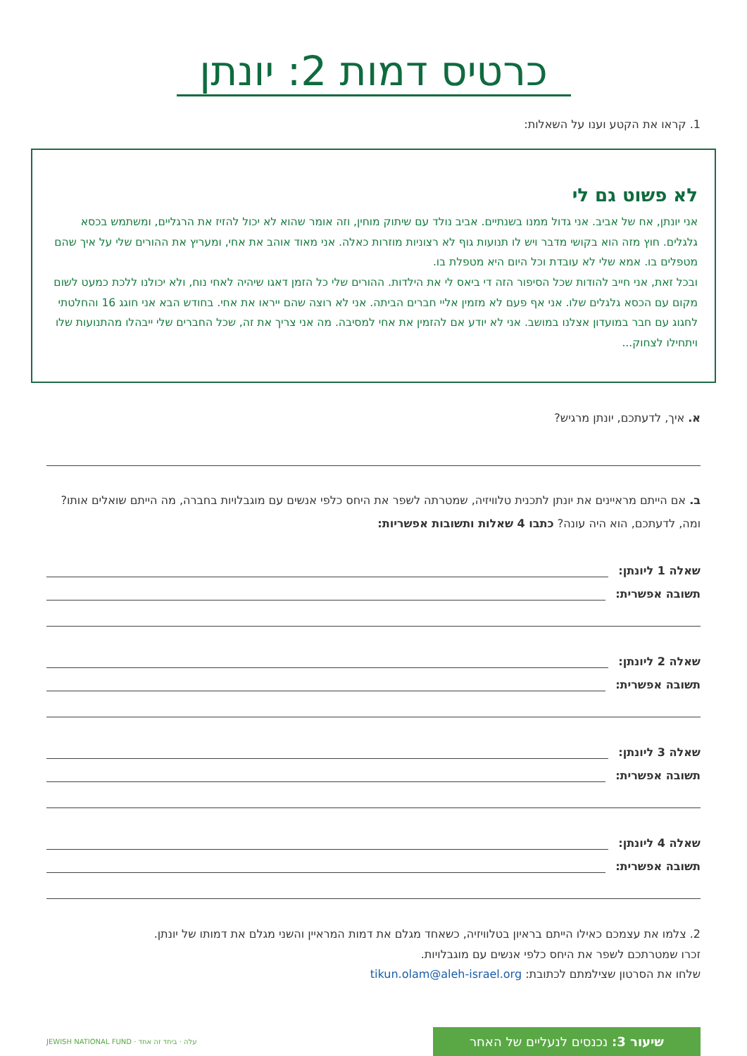כרטיס דמות 2: יונתן
1. קראו את הקטע וענו על השאלות:
לא פשוט גם לי
אני יונתן, אח של אביב. אני גדול ממנו בשנתיים. אביב נולד עם שיתוק מוחין, וזה אומר שהוא לא יכול להזיז את הרגליים, ומשתמש בכסא גלגלים. חוץ מזה הוא בקושי מדבר ויש לו תנועות גוף לא רצוניות מוזרות כאלה. אני מאוד אוהב את אחי, ומעריץ את ההורים שלי על איך שהם מטפלים בו. אמא שלי לא עובדת וכל היום היא מטפלת בו.
ובכל זאת, אני חייב להודות שכל הסיפור הזה די ביאס לי את הילדות. ההורים שלי כל הזמן דאגו שיהיה לאחי נוח, ולא יכולנו ללכת כמעט לשום מקום עם הכסא גלגלים שלו. אני אף פעם לא מזמין אליי חברים הביתה. אני לא רוצה שהם ייראו את אחי. בחודש הבא אני חוגג 16 והחלטתי לחגוג עם חבר במועדון אצלנו במושב. אני לא יודע אם להזמין את אחי למסיבה. מה אני צריך את זה, שכל החברים שלי ייבהלו מהתנועות שלו ויתחילו לצחוק...
א. איך, לדעתכם, יונתן מרגיש?
ב. אם הייתם מראיינים את יונתן לתכנית טלוויזיה, שמטרתה לשפר את היחס כלפי אנשים עם מוגבלויות בחברה, מה הייתם שואלים אותו? ומה, לדעתכם, הוא היה עונה? כתבו 4 שאלות ותשובות אפשריות:
שאלה 1 ליונתן:
תשובה אפשרית:
שאלה 2 ליונתן:
תשובה אפשרית:
שאלה 3 ליונתן:
תשובה אפשרית:
שאלה 4 ליונתן:
תשובה אפשרית:
2. צלמו את עצמכם כאילו הייתם בראיון בטלוויזיה, כשאחד מגלם את דמות המראיין והשני מגלם את דמותו של יונתן.
זכרו שמטרתכם לשפר את היחס כלפי אנשים עם מוגבלויות.
שלחו את הסרטון שצילמתם לכתובת: tikun.olam@aleh-israel.org
שיעור 3: נכנסים לנעליים של האחר
עלה · ביחד זה אחד · JEWISH NATIONAL FUND